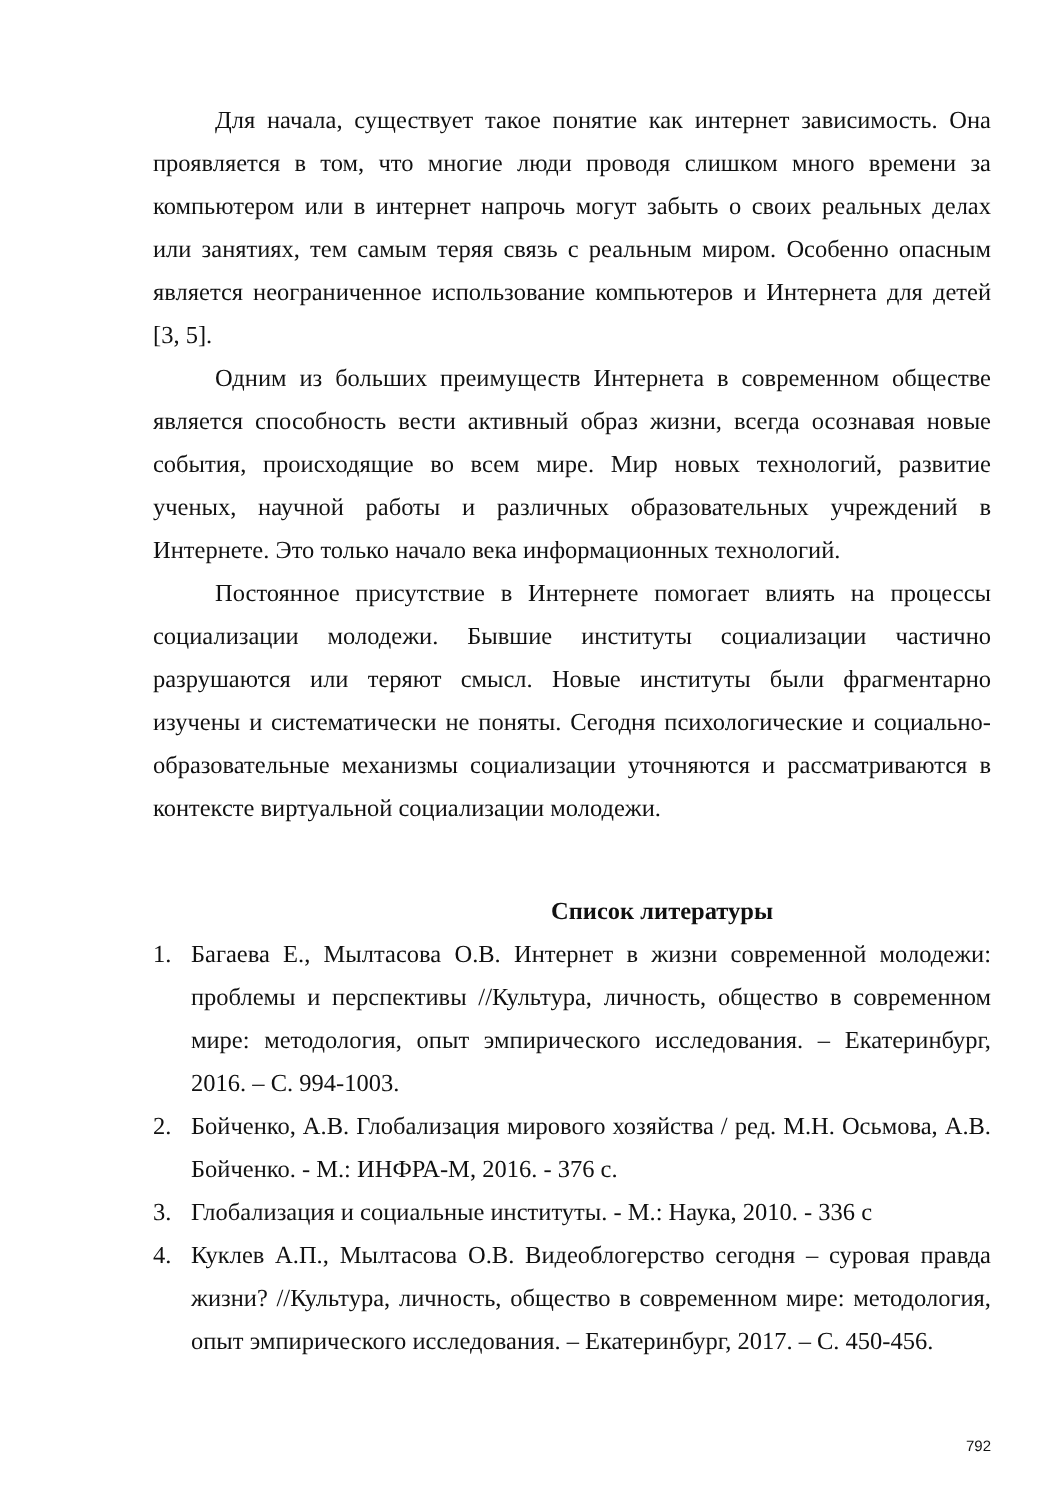Для начала, существует такое понятие как интернет зависимость. Она проявляется в том, что многие люди проводя слишком много времени за компьютером или в интернет напрочь могут забыть о своих реальных делах или занятиях, тем самым теряя связь с реальным миром. Особенно опасным является неограниченное использование компьютеров и Интернета для детей [3, 5].
Одним из больших преимуществ Интернета в современном обществе является способность вести активный образ жизни, всегда осознавая новые события, происходящие во всем мире. Мир новых технологий, развитие ученых, научной работы и различных образовательных учреждений в Интернете. Это только начало века информационных технологий.
Постоянное присутствие в Интернете помогает влиять на процессы социализации молодежи. Бывшие институты социализации частично разрушаются или теряют смысл. Новые институты были фрагментарно изучены и систематически не поняты. Сегодня психологические и социально-образовательные механизмы социализации уточняются и рассматриваются в контексте виртуальной социализации молодежи.
Список литературы
1. Багаева Е., Мылтасова О.В. Интернет в жизни современной молодежи: проблемы и перспективы //Культура, личность, общество в современном мире: методология, опыт эмпирического исследования. – Екатеринбург, 2016. – С. 994-1003.
2. Бойченко, А.В. Глобализация мирового хозяйства / ред. М.Н. Осьмова, А.В. Бойченко. - М.: ИНФРА-М, 2016. - 376 с.
3. Глобализация и социальные институты. - М.: Наука, 2010. - 336 с
4. Куклев А.П., Мылтасова О.В. Видеоблогерство сегодня – суровая правда жизни? //Культура, личность, общество в современном мире: методология, опыт эмпирического исследования. – Екатеринбург, 2017. – С. 450-456.
792